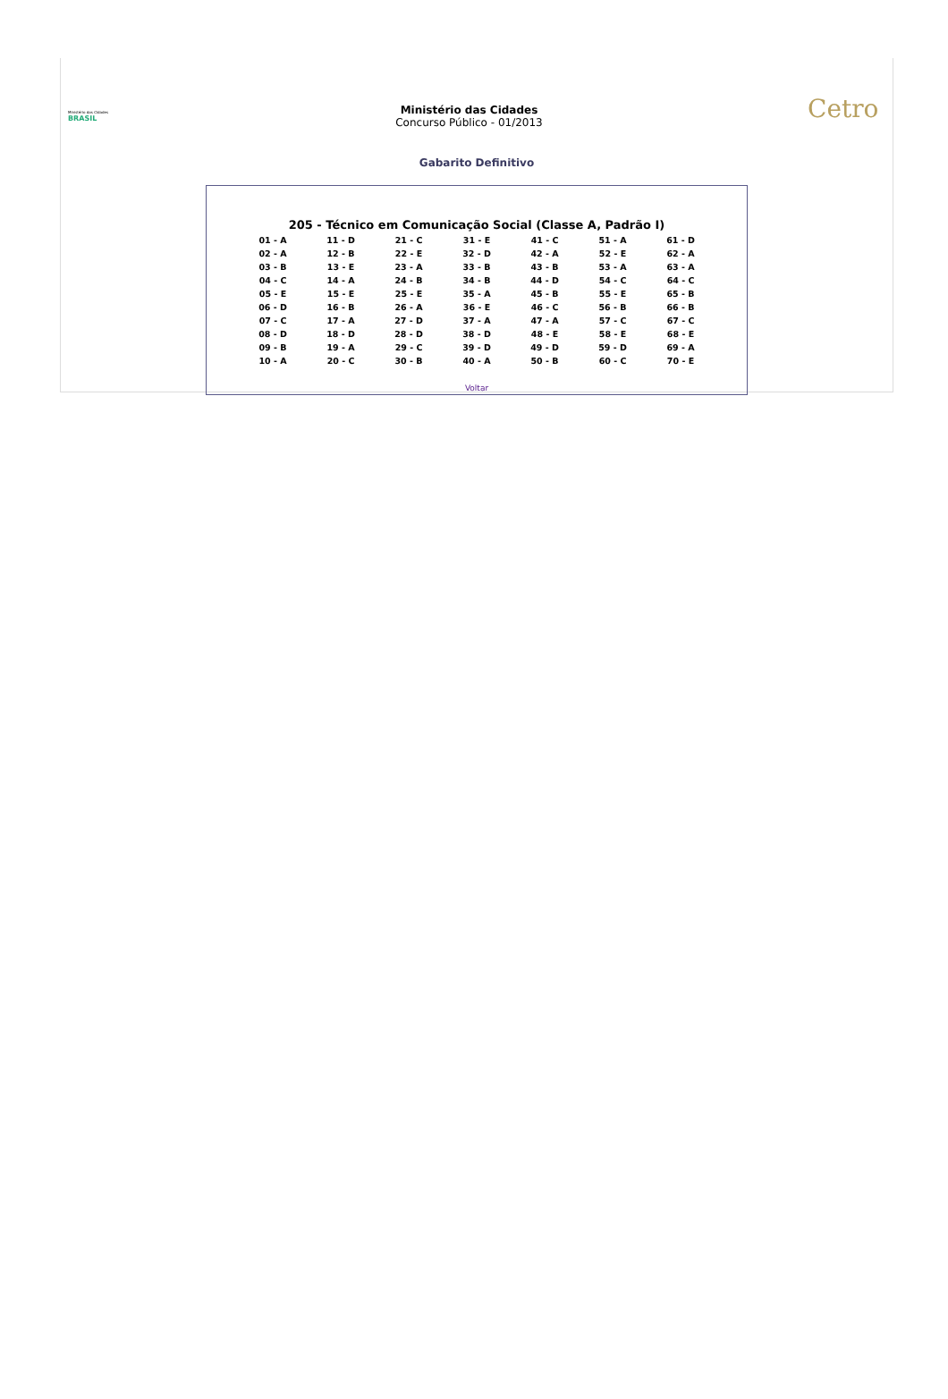Ministério das Cidades BRASIL
Ministério das Cidades
Concurso Público - 01/2013
Cetro
Gabarito Definitivo
205 - Técnico em Comunicação Social (Classe A, Padrão I)
| 01 - A | 11 - D | 21 - C | 31 - E | 41 - C | 51 - A | 61 - D |
| 02 - A | 12 - B | 22 - E | 32 - D | 42 - A | 52 - E | 62 - A |
| 03 - B | 13 - E | 23 - A | 33 - B | 43 - B | 53 - A | 63 - A |
| 04 - C | 14 - A | 24 - B | 34 - B | 44 - D | 54 - C | 64 - C |
| 05 - E | 15 - E | 25 - E | 35 - A | 45 - B | 55 - E | 65 - B |
| 06 - D | 16 - B | 26 - A | 36 - E | 46 - C | 56 - B | 66 - B |
| 07 - C | 17 - A | 27 - D | 37 - A | 47 - A | 57 - C | 67 - C |
| 08 - D | 18 - D | 28 - D | 38 - D | 48 - E | 58 - E | 68 - E |
| 09 - B | 19 - A | 29 - C | 39 - D | 49 - D | 59 - D | 69 - A |
| 10 - A | 20 - C | 30 - B | 40 - A | 50 - B | 60 - C | 70 - E |
Voltar